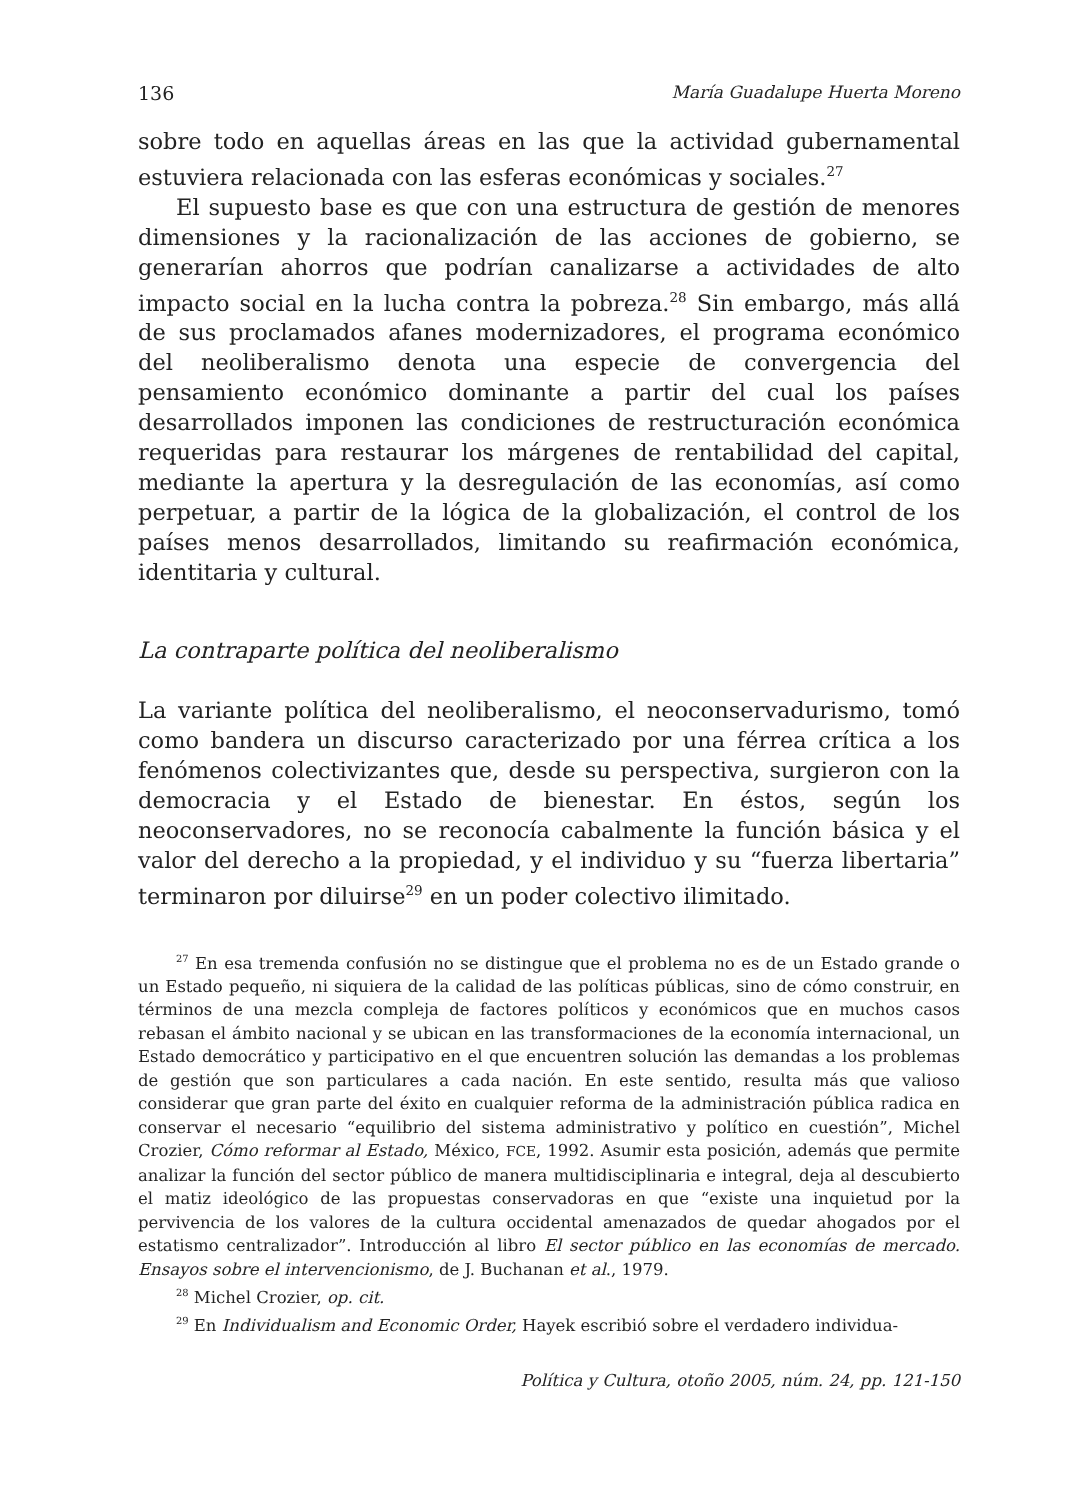136 María Guadalupe Huerta Moreno
sobre todo en aquellas áreas en las que la actividad gubernamental estuviera relacionada con las esferas económicas y sociales.<sup>27</sup>
El supuesto base es que con una estructura de gestión de menores dimensiones y la racionalización de las acciones de gobierno, se generarían ahorros que podrían canalizarse a actividades de alto impacto social en la lucha contra la pobreza.<sup>28</sup> Sin embargo, más allá de sus proclamados afanes modernizadores, el programa económico del neoliberalismo denota una especie de convergencia del pensamiento económico dominante a partir del cual los países desarrollados imponen las condiciones de restructuración económica requeridas para restaurar los márgenes de rentabilidad del capital, mediante la apertura y la desregulación de las economías, así como perpetuar, a partir de la lógica de la globalización, el control de los países menos desarrollados, limitando su reafirmación económica, identitaria y cultural.
La contraparte política del neoliberalismo
La variante política del neoliberalismo, el neoconservadurismo, tomó como bandera un discurso caracterizado por una férrea crítica a los fenómenos colectivizantes que, desde su perspectiva, surgieron con la democracia y el Estado de bienestar. En éstos, según los neoconservadores, no se reconocía cabalmente la función básica y el valor del derecho a la propiedad, y el individuo y su “fuerza libertaria” terminaron por diluirse<sup>29</sup> en un poder colectivo ilimitado.
<sup>27</sup> En esa tremenda confusión no se distingue que el problema no es de un Estado grande o un Estado pequeño, ni siquiera de la calidad de las políticas públicas, sino de cómo construir, en términos de una mezcla compleja de factores políticos y económicos que en muchos casos rebasan el ámbito nacional y se ubican en las transformaciones de la economía internacional, un Estado democrático y participativo en el que encuentren solución las demandas a los problemas de gestión que son particulares a cada nación. En este sentido, resulta más que valioso considerar que gran parte del éxito en cualquier reforma de la administración pública radica en conservar el necesario “equilibrio del sistema administrativo y político en cuestión”, Michel Crozier, Cómo reformar al Estado, México, FCE, 1992. Asumir esta posición, además que permite analizar la función del sector público de manera multidisciplinaria e integral, deja al descubierto el matiz ideológico de las propuestas conservadoras en que “existe una inquietud por la pervivencia de los valores de la cultura occidental amenazados de quedar ahogados por el estatismo centralizador”. Introducción al libro El sector público en las economías de mercado. Ensayos sobre el intervencionismo, de J. Buchanan et al., 1979.
<sup>28</sup> Michel Crozier, op. cit.
<sup>29</sup> En Individualism and Economic Order, Hayek escribió sobre el verdadero individua-
Política y Cultura, otoño 2005, núm. 24, pp. 121-150